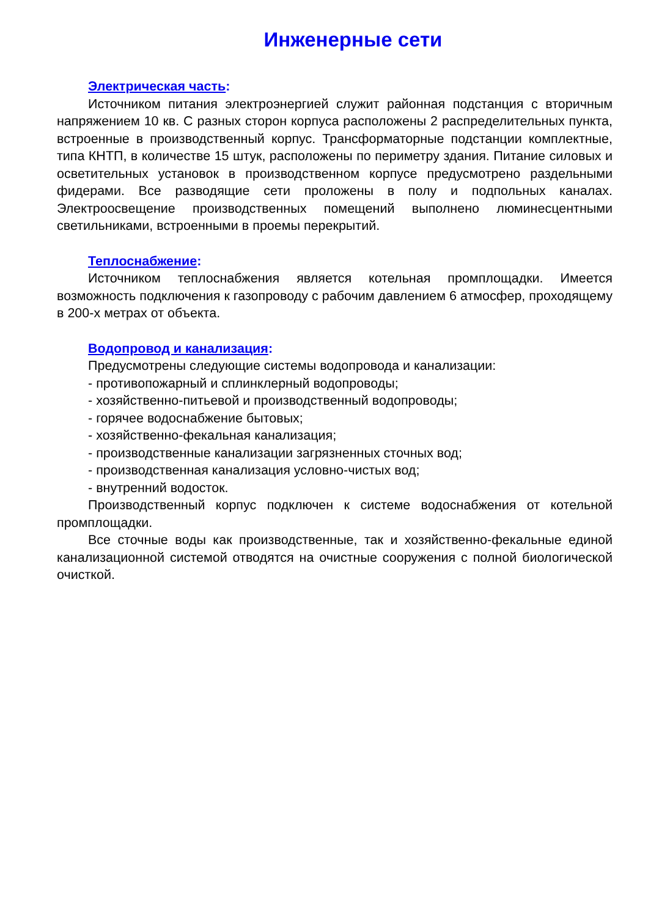Инженерные сети
Электрическая часть:
Источником питания электроэнергией служит районная подстанция с вторичным напряжением 10 кв. С разных сторон корпуса расположены 2 распределительных пункта, встроенные в производственный корпус. Трансформаторные подстанции комплектные, типа КНТП, в количестве 15 штук, расположены по периметру здания. Питание силовых и осветительных установок в производственном корпусе предусмотрено раздельными фидерами. Все разводящие сети проложены в полу и подпольных каналах. Электроосвещение производственных помещений выполнено люминесцентными светильниками, встроенными в проемы перекрытий.
Теплоснабжение:
Источником теплоснабжения является котельная промплощадки. Имеется возможность подключения к газопроводу с рабочим давлением 6 атмосфер, проходящему в 200-х метрах от объекта.
Водопровод и канализация:
Предусмотрены следующие системы водопровода и канализации:
- противопожарный и сплинклерный водопроводы;
- хозяйственно-питьевой и производственный водопроводы;
- горячее водоснабжение бытовых;
- хозяйственно-фекальная канализация;
- производственные канализации загрязненных сточных вод;
- производственная канализация условно-чистых вод;
- внутренний водосток.
Производственный корпус подключен к системе водоснабжения от котельной промплощадки.
Все сточные воды как производственные, так и хозяйственно-фекальные единой канализационной системой отводятся на очистные сооружения с полной биологической очисткой.